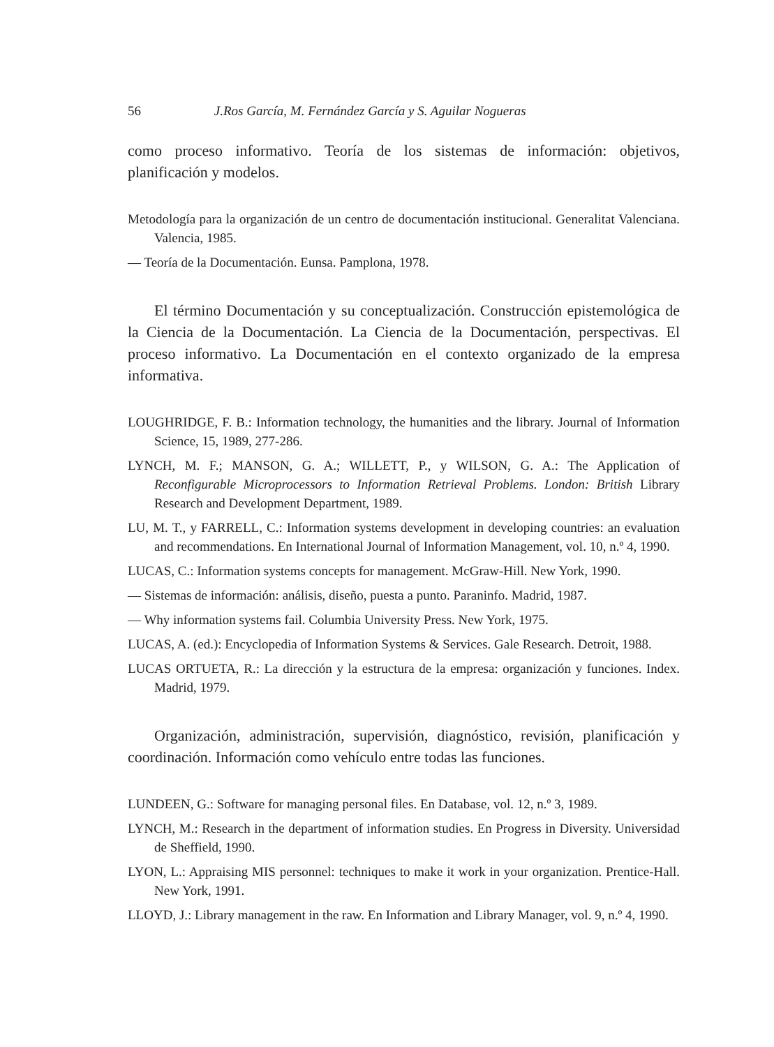56 J.Ros García, M. Fernández García y S. Aguilar Nogueras
como proceso informativo. Teoría de los sistemas de información: objetivos, planificación y modelos.
Metodología para la organización de un centro de documentación institucional. Generalitat Valenciana. Valencia, 1985.
— Teoría de la Documentación. Eunsa. Pamplona, 1978.
El término Documentación y su conceptualización. Construcción epistemológica de la Ciencia de la Documentación. La Ciencia de la Documentación, perspectivas. El proceso informativo. La Documentación en el contexto organizado de la empresa informativa.
LOUGHRIDGE, F. B.: Information technology, the humanities and the library. Journal of Information Science, 15, 1989, 277-286.
LYNCH, M. F.; MANSON, G. A.; WILLETT, P., y WILSON, G. A.: The Application of Reconfigurable Microprocessors to Information Retrieval Problems. London: British Library Research and Development Department, 1989.
LU, M. T., y FARRELL, C.: Information systems development in developing countries: an evaluation and recommendations. En International Journal of Information Management, vol. 10, n.º 4, 1990.
LUCAS, C.: Information systems concepts for management. McGraw-Hill. New York, 1990.
— Sistemas de información: análisis, diseño, puesta a punto. Paraninfo. Madrid, 1987.
— Why information systems fail. Columbia University Press. New York, 1975.
LUCAS, A. (ed.): Encyclopedia of Information Systems & Services. Gale Research. Detroit, 1988.
LUCAS ORTUETA, R.: La dirección y la estructura de la empresa: organización y funciones. Index. Madrid, 1979.
Organización, administración, supervisión, diagnóstico, revisión, planificación y coordinación. Información como vehículo entre todas las funciones.
LUNDEEN, G.: Software for managing personal files. En Database, vol. 12, n.º 3, 1989.
LYNCH, M.: Research in the department of information studies. En Progress in Diversity. Universidad de Sheffield, 1990.
LYON, L.: Appraising MIS personnel: techniques to make it work in your organization. Prentice-Hall. New York, 1991.
LLOYD, J.: Library management in the raw. En Information and Library Manager, vol. 9, n.º 4, 1990.